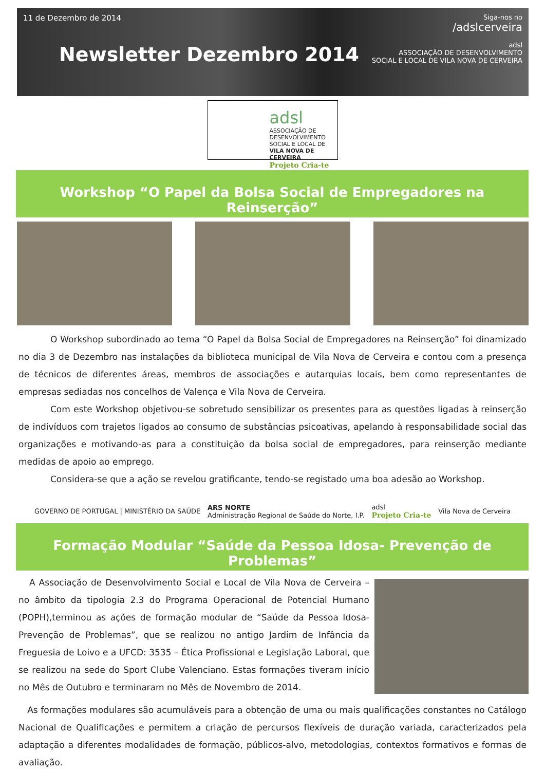11 de Dezembro de 2014
Newsletter Dezembro 2014
Siga-nos no
/adslcerveira
adsl
ASSOCIAÇÃO DE DESENVOLVIMENTO
SOCIAL E LOCAL DE VILA NOVA DE CERVEIRA
adsl
ASSOCIAÇÃO DE
DESENVOLVIMENTO
SOCIAL E LOCAL DE
VILA NOVA DE CERVEIRA
Projeto Cria-te
Workshop “O Papel da Bolsa Social de Empregadores na Reinserção”
O Workshop subordinado ao tema “O Papel da Bolsa Social de Empregadores na Reinserção” foi dinamizado no dia 3 de Dezembro nas instalações da biblioteca municipal de Vila Nova de Cerveira e contou com a presença de técnicos de diferentes áreas, membros de associações e autarquias locais, bem como representantes de empresas sediadas nos concelhos de Valença e Vila Nova de Cerveira.
Com este Workshop objetivou-se sobretudo sensibilizar os presentes para as questões ligadas à reinserção de indivíduos com trajetos ligados ao consumo de substâncias psicoativas, apelando à responsabilidade social das organizações e motivando-as para a constituição da bolsa social de empregadores, para reinserção mediante medidas de apoio ao emprego.
Considera-se que a ação se revelou gratificante, tendo-se registado uma boa adesão ao Workshop.
GOVERNO DE PORTUGAL | MINISTÉRIO DA SAÚDE
ARS NORTE
Administração Regional de Saúde do Norte, I.P.
adsl
Projeto Cria-te
Vila Nova de Cerveira
Formação Modular “Saúde da Pessoa Idosa- Prevenção de Problemas”
A Associação de Desenvolvimento Social e Local de Vila Nova de Cerveira – no âmbito da tipologia 2.3 do Programa Operacional de Potencial Humano (POPH),terminou as ações de formação modular de “Saúde da Pessoa Idosa- Prevenção de Problemas”, que se realizou no antigo Jardim de Infância da Freguesia de Loivo e a UFCD: 3535 – Ética Profissional e Legislação Laboral, que se realizou na sede do Sport Clube Valenciano. Estas formações tiveram início no Mês de Outubro e terminaram no Mês de Novembro de 2014.
As formações modulares são acumuláveis para a obtenção de uma ou mais qualificações constantes no Catálogo Nacional de Qualificações e permitem a criação de percursos flexíveis de duração variada, caracterizados pela adaptação a diferentes modalidades de formação, públicos-alvo, metodologias, contextos formativos e formas de avaliação.